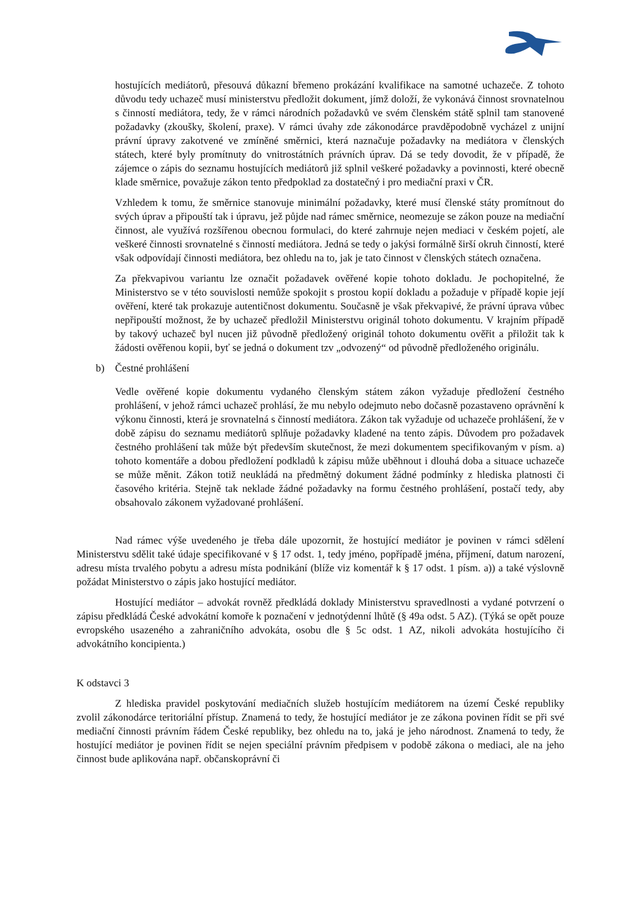hostujících mediátorů, přesouvá důkazní břemeno prokázání kvalifikace na samotné uchazeče. Z tohoto důvodu tedy uchazeč musí ministerstvu předložit dokument, jímž doloží, že vykonává činnost srovnatelnou s činností mediátora, tedy, že v rámci národních požadavků ve svém členském státě splnil tam stanovené požadavky (zkoušky, školení, praxe). V rámci úvahy zde zákonodárce pravděpodobně vycházel z unijní právní úpravy zakotvené ve zmíněné směrnici, která naznačuje požadavky na mediátora v členských státech, které byly promítnuty do vnitrostátních právních úprav. Dá se tedy dovodit, že v případě, že zájemce o zápis do seznamu hostujících mediátorů již splnil veškeré požadavky a povinnosti, které obecně klade směrnice, považuje zákon tento předpoklad za dostatečný i pro mediační praxi v ČR.
Vzhledem k tomu, že směrnice stanovuje minimální požadavky, které musí členské státy promítnout do svých úprav a připouští tak i úpravu, jež půjde nad rámec směrnice, neomezuje se zákon pouze na mediační činnost, ale využívá rozšířenou obecnou formulaci, do které zahrnuje nejen mediaci v českém pojetí, ale veškeré činnosti srovnatelné s činností mediátora. Jedná se tedy o jakýsi formálně širší okruh činností, které však odpovídají činnosti mediátora, bez ohledu na to, jak je tato činnost v členských státech označena.
Za překvapivou variantu lze označit požadavek ověřené kopie tohoto dokladu. Je pochopitelné, že Ministerstvo se v této souvislosti nemůže spokojit s prostou kopií dokladu a požaduje v případě kopie její ověření, které tak prokazuje autentičnost dokumentu. Současně je však překvapivé, že právní úprava vůbec nepřipouští možnost, že by uchazeč předložil Ministerstvu originál tohoto dokumentu. V krajním případě by takový uchazeč byl nucen již původně předložený originál tohoto dokumentu ověřit a přiložit tak k žádosti ověřenou kopii, byť se jedná o dokument tzv „odvozený“ od původně předloženého originálu.
b) Čestné prohlášení
Vedle ověřené kopie dokumentu vydaného členským státem zákon vyžaduje předložení čestného prohlášení, v jehož rámci uchazeč prohlásí, že mu nebylo odejmuto nebo dočasně pozastaveno oprávnění k výkonu činnosti, která je srovnatelná s činností mediátora. Zákon tak vyžaduje od uchazeče prohlášení, že v době zápisu do seznamu mediátorů splňuje požadavky kladené na tento zápis. Důvodem pro požadavek čestného prohlášení tak může být především skutečnost, že mezi dokumentem specifikovaným v písm. a) tohoto komentáře a dobou předložení podkladů k zápisu může uběhnout i dlouhá doba a situace uchazeče se může měnit. Zákon totiž neukládá na předmětný dokument žádné podmínky z hlediska platnosti či časového kritéria. Stejně tak neklade žádné požadavky na formu čestného prohlášení, postačí tedy, aby obsahovalo zákonem vyžadované prohlášení.
Nad rámec výše uvedeného je třeba dále upozornit, že hostující mediátor je povinen v rámci sdělení Ministerstvu sdělit také údaje specifikované v § 17 odst. 1, tedy jméno, popřípadě jména, příjmení, datum narození, adresu místa trvalého pobytu a adresu místa podnikání (blíže viz komentář k § 17 odst. 1 písm. a)) a také výslovně požádat Ministerstvo o zápis jako hostující mediátor.
Hostující mediátor – advokát rovněž předkládá doklady Ministerstvu spravedlnosti a vydané potvrzení o zápisu předkládá České advokátní komoře k poznačení v jednotýdenní lhůtě (§ 49a odst. 5 AZ). (Týká se opět pouze evropského usazeného a zahraničního advokáta, osobu dle § 5c odst. 1 AZ, nikoli advokáta hostujícího či advokátního koncipienta.)
K odstavci 3
Z hlediska pravidel poskytování mediačních služeb hostujícím mediátorem na území České republiky zvolil zákonodárce teritoriální přístup. Znamená to tedy, že hostující mediátor je ze zákona povinen řídit se při své mediační činnosti právním řádem České republiky, bez ohledu na to, jaká je jeho národnost. Znamená to tedy, že hostující mediátor je povinen řídit se nejen speciální právním předpisem v podobě zákona o mediaci, ale na jeho činnost bude aplikována např. občanskoprávní či